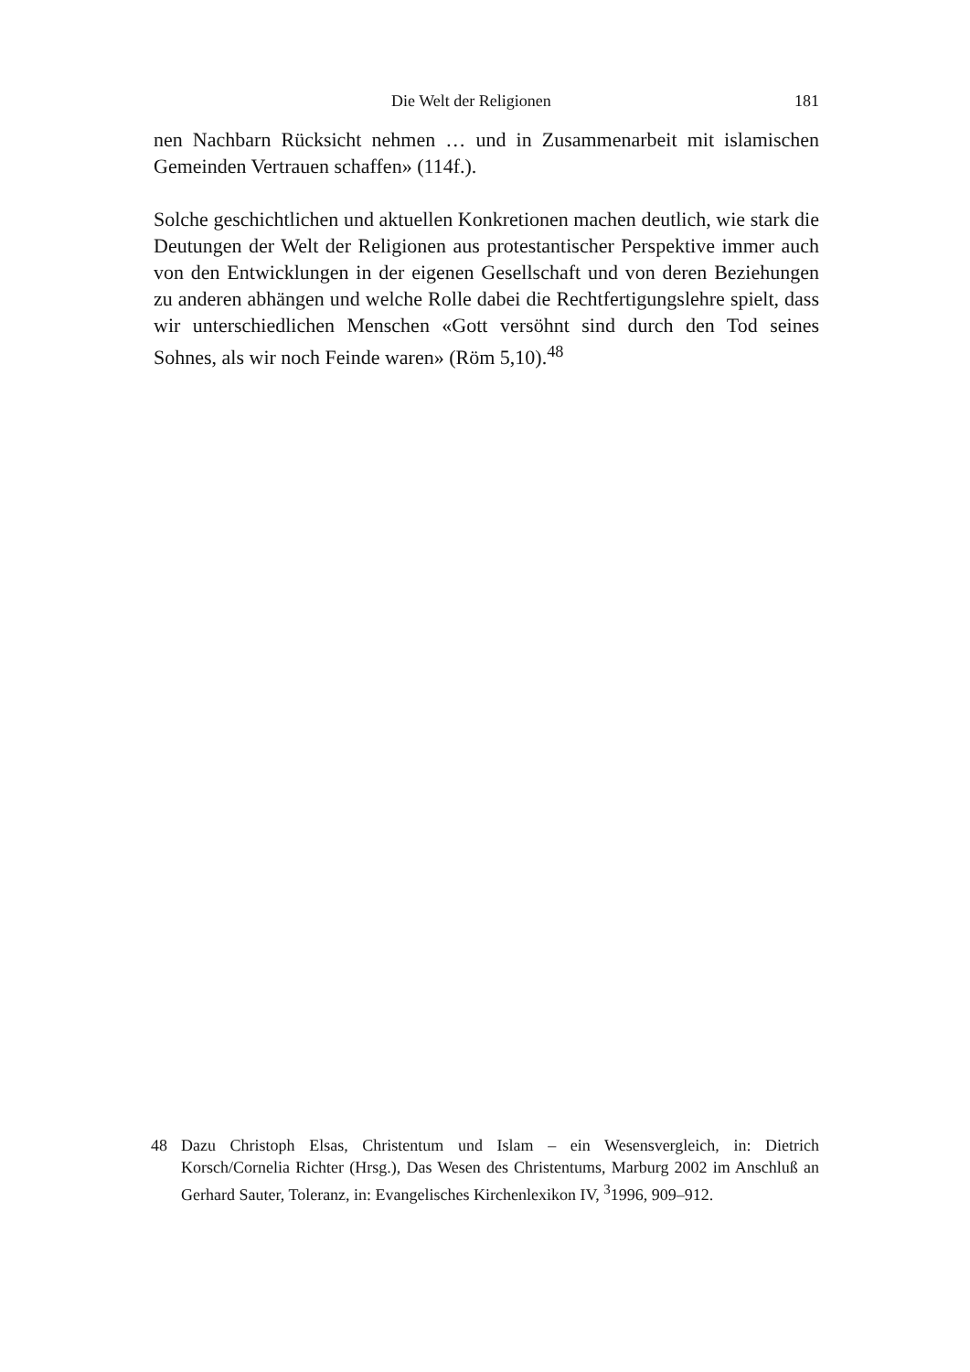Die Welt der Religionen 181
nen Nachbarn Rücksicht nehmen … und in Zusammenarbeit mit islamischen Gemeinden Vertrauen schaffen» (114f.).
Solche geschichtlichen und aktuellen Konkretionen machen deutlich, wie stark die Deutungen der Welt der Religionen aus protestantischer Perspektive immer auch von den Entwicklungen in der eigenen Gesellschaft und von deren Beziehungen zu anderen abhängen und welche Rolle dabei die Rechtfertigungslehre spielt, dass wir unterschiedlichen Menschen «Gott versöhnt sind durch den Tod seines Sohnes, als wir noch Feinde waren» (Röm 5,10).<sup>48</sup>
48 Dazu Christoph Elsas, Christentum und Islam – ein Wesensvergleich, in: Dietrich Korsch/Cornelia Richter (Hrsg.), Das Wesen des Christentums, Marburg 2002 im Anschluß an Gerhard Sauter, Toleranz, in: Evangelisches Kirchenlexikon IV, <sup>3</sup>1996, 909–912.